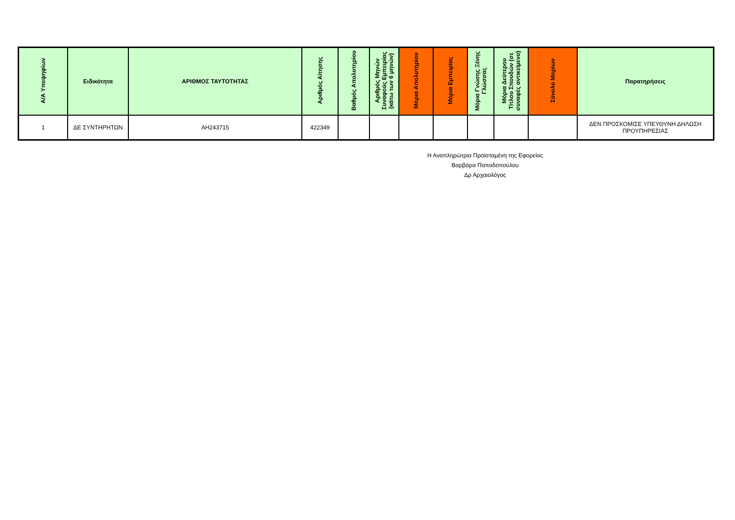| Α/Α Υποψηφίων | Ειδικότητα | ΑΡΙΘΜΟΣ ΤΑΥΤΟΤΗΤΑΣ | Αριθμός Αίτησης | Βαθμός Απολυτηρίου | Αριθμός Μηνών Συναφούς Εμπειρίας (κάτω των 6 μηνών) | Μόρια Απολυτηρίου | Μόρια Εμπειρίας | Μόρια Γνώσης Ξένης Γλώσσας | Μόρια Δεύτερου Τίτλου Σπουδών (σε συναφές αντικείμενο) | Σύνολο Μορίων | Παρατηρήσεις |
| --- | --- | --- | --- | --- | --- | --- | --- | --- | --- | --- | --- |
| 1 | ΔΕ ΣΥΝΤΗΡΗΤΩΝ | ΑΗ243715 | 422349 | | | | | | | | ΔΕΝ ΠΡΟΣΚΟΜΙΣΕ ΥΠΕΥΘΥΝΗ ΔΗΛΩΣΗ ΠΡΟΥΠΗΡΕΣΙΑΣ |
Η Αναπληρώτρια Προϊσταμένη της Εφορείας
Βαρβάρα Παπαδοπούλου
Δρ Αρχαιολόγος